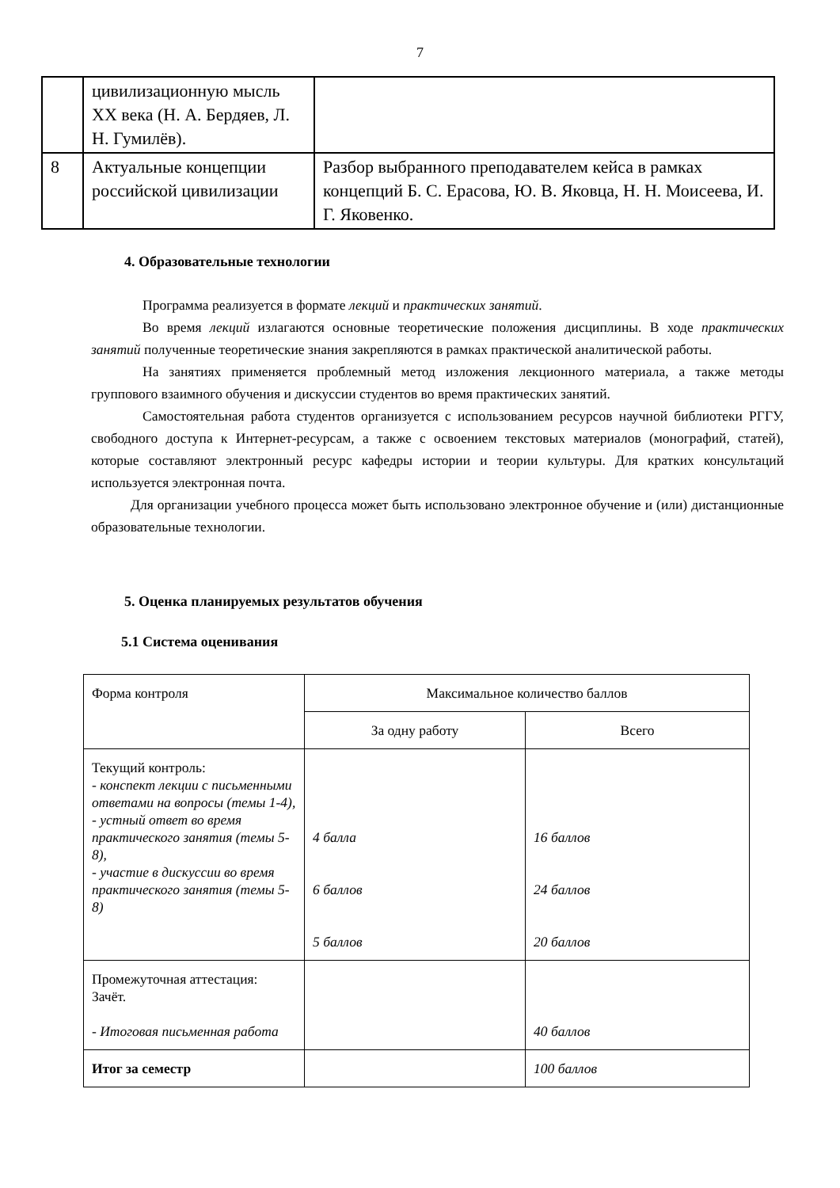7
| | цивилизационную мысль XX века (Н. А. Бердяев, Л. Н. Гумилёв). | |
| 8 | Актуальные концепции российской цивилизации | Разбор выбранного преподавателем кейса в рамках концепций Б. С. Ерасова, Ю. В. Яковца, Н. Н. Моисеева, И. Г. Яковенко. |
4. Образовательные технологии
Программа реализуется в формате лекций и практических занятий.
Во время лекций излагаются основные теоретические положения дисциплины. В ходе практических занятий полученные теоретические знания закрепляются в рамках практической аналитической работы.
На занятиях применяется проблемный метод изложения лекционного материала, а также методы группового взаимного обучения и дискуссии студентов во время практических занятий.
Самостоятельная работа студентов организуется с использованием ресурсов научной библиотеки РГГУ, свободного доступа к Интернет-ресурсам, а также с освоением текстовых материалов (монографий, статей), которые составляют электронный ресурс кафедры истории и теории культуры. Для кратких консультаций используется электронная почта.
Для организации учебного процесса может быть использовано электронное обучение и (или) дистанционные образовательные технологии.
5. Оценка планируемых результатов обучения
5.1 Система оценивания
| Форма контроля | Максимальное количество баллов | |
| | За одну работу | Всего |
| Текущий контроль: - конспект лекции с письменными ответами на вопросы (темы 1-4), - устный ответ во время практического занятия (темы 5-8), - участие в дискуссии во время практического занятия (темы 5-8) | 4 балла 6 баллов 5 баллов | 16 баллов 24 баллов 20 баллов |
| Промежуточная аттестация: Зачёт. - Итоговая письменная работа | | 40 баллов |
| Итог за семестр | | 100 баллов |